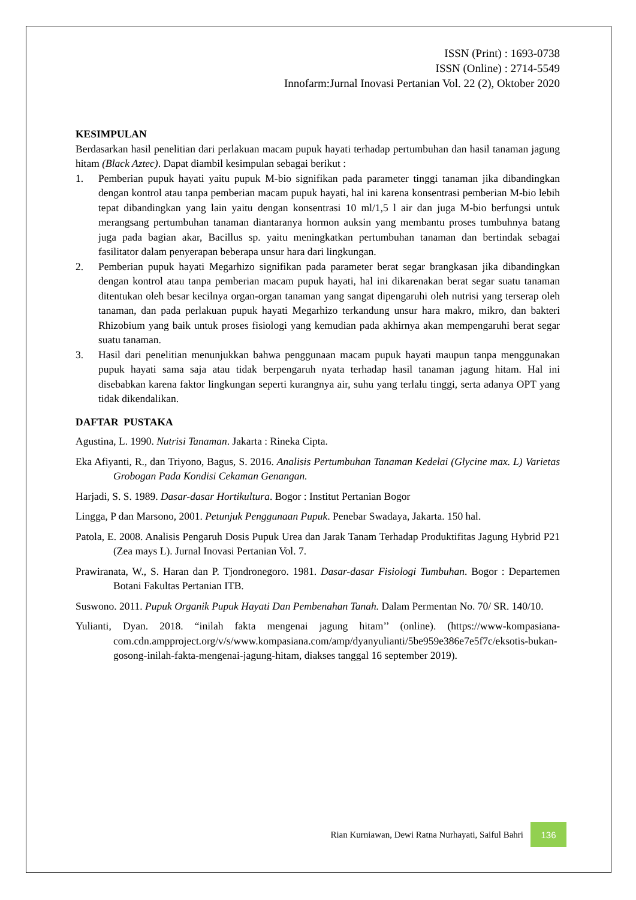ISSN (Print) : 1693-0738
ISSN (Online) : 2714-5549
Innofarm:Jurnal Inovasi Pertanian Vol. 22 (2), Oktober 2020
KESIMPULAN
Berdasarkan hasil penelitian dari perlakuan macam pupuk hayati terhadap pertumbuhan dan hasil tanaman jagung hitam (Black Aztec). Dapat diambil kesimpulan sebagai berikut :
1. Pemberian pupuk hayati yaitu pupuk M-bio signifikan pada parameter tinggi tanaman jika dibandingkan dengan kontrol atau tanpa pemberian macam pupuk hayati, hal ini karena konsentrasi pemberian M-bio lebih tepat dibandingkan yang lain yaitu dengan konsentrasi 10 ml/1,5 l air dan juga M-bio berfungsi untuk merangsang pertumbuhan tanaman diantaranya hormon auksin yang membantu proses tumbuhnya batang juga pada bagian akar, Bacillus sp. yaitu meningkatkan pertumbuhan tanaman dan bertindak sebagai fasilitator dalam penyerapan beberapa unsur hara dari lingkungan.
2. Pemberian pupuk hayati Megarhizo signifikan pada parameter berat segar brangkasan jika dibandingkan dengan kontrol atau tanpa pemberian macam pupuk hayati, hal ini dikarenakan berat segar suatu tanaman ditentukan oleh besar kecilnya organ-organ tanaman yang sangat dipengaruhi oleh nutrisi yang terserap oleh tanaman, dan pada perlakuan pupuk hayati Megarhizo terkandung unsur hara makro, mikro, dan bakteri Rhizobium yang baik untuk proses fisiologi yang kemudian pada akhirnya akan mempengaruhi berat segar suatu tanaman.
3. Hasil dari penelitian menunjukkan bahwa penggunaan macam pupuk hayati maupun tanpa menggunakan pupuk hayati sama saja atau tidak berpengaruh nyata terhadap hasil tanaman jagung hitam. Hal ini disebabkan karena faktor lingkungan seperti kurangnya air, suhu yang terlalu tinggi, serta adanya OPT yang tidak dikendalikan.
DAFTAR PUSTAKA
Agustina, L. 1990. Nutrisi Tanaman. Jakarta : Rineka Cipta.
Eka Afiyanti, R., dan Triyono, Bagus, S. 2016. Analisis Pertumbuhan Tanaman Kedelai (Glycine max. L) Varietas Grobogan Pada Kondisi Cekaman Genangan.
Harjadi, S. S. 1989. Dasar-dasar Hortikultura. Bogor : Institut Pertanian Bogor
Lingga, P dan Marsono, 2001. Petunjuk Penggunaan Pupuk. Penebar Swadaya, Jakarta. 150 hal.
Patola, E. 2008. Analisis Pengaruh Dosis Pupuk Urea dan Jarak Tanam Terhadap Produktifitas Jagung Hybrid P21 (Zea mays L). Jurnal Inovasi Pertanian Vol. 7.
Prawiranata, W., S. Haran dan P. Tjondronegoro. 1981. Dasar-dasar Fisiologi Tumbuhan. Bogor : Departemen Botani Fakultas Pertanian ITB.
Suswono. 2011. Pupuk Organik Pupuk Hayati Dan Pembenahan Tanah. Dalam Permentan No. 70/ SR. 140/10.
Yulianti, Dyan. 2018. “inilah fakta mengenai jagung hitam’’ (online). (https://www-kompasiana-com.cdn.ampproject.org/v/s/www.kompasiana.com/amp/dyanyulianti/5be959e386e7e5f7c/eksotis-bukan-gosong-inilah-fakta-mengenai-jagung-hitam, diakses tanggal 16 september 2019).
Rian Kurniawan, Dewi Ratna Nurhayati, Saiful Bahri 136